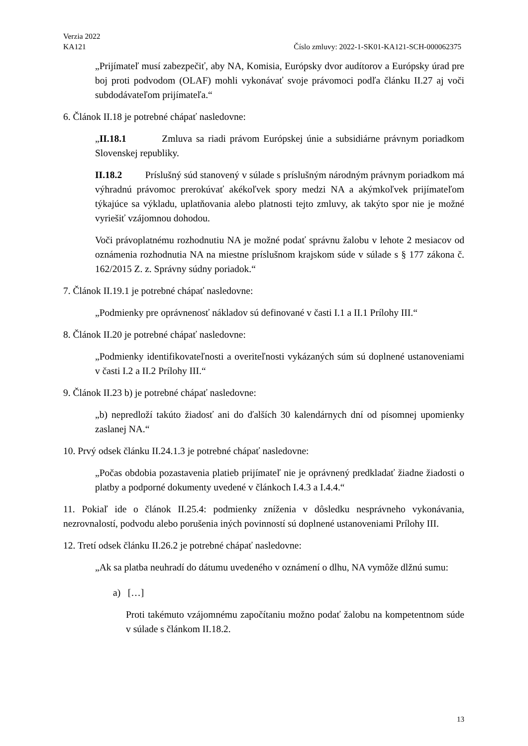Verzia 2022
KA121 Číslo zmluvy: 2022-1-SK01-KA121-SCH-000062375
„Prijímateľ musí zabezpečiť, aby NA, Komisia, Európsky dvor audítorov a Európsky úrad pre boj proti podvodom (OLAF) mohli vykonávať svoje právomoci podľa článku II.27 aj voči subdodávateľom prijímateľa.“
6. Článok II.18 je potrebné chápať nasledovne:
„II.18.1 Zmluva sa riadi právom Európskej únie a subsidiárne právnym poriadkom Slovenskej republiky.
II.18.2 Príslušný súd stanovený v súlade s príslušným národným právnym poriadkom má výhradnú právomoc prerokúvať akékoľvek spory medzi NA a akýmkoľvek prijímateľom týkajúce sa výkladu, uplatňovania alebo platnosti tejto zmluvy, ak takýto spor nie je možné vyriešiť vzájomnou dohodou.
Voči právoplatnému rozhodnutiu NA je možné podať správnu žalobu v lehote 2 mesiacov od oznámenia rozhodnutia NA na miestne príslušnom krajskom súde v súlade s § 177 zákona č. 162/2015 Z. z. Správny súdny poriadok.“
7. Článok II.19.1 je potrebné chápať nasledovne:
„Podmienky pre oprávnenosť nákladov sú definované v časti I.1 a II.1 Prílohy III.“
8. Článok II.20 je potrebné chápať nasledovne:
„Podmienky identifikovateľnosti a overiteľnosti vykázaných súm sú doplnené ustanoveniami v časti I.2 a II.2 Prílohy III.“
9. Článok II.23 b) je potrebné chápať nasledovne:
„b) nepredloží takúto žiadosť ani do ďalších 30 kalendárnych dní od písomnej upomienky zaslanej NA.“
10. Prvý odsek článku II.24.1.3 je potrebné chápať nasledovne:
„Počas obdobia pozastavenia platieb prijímateľ nie je oprávnený predkladať žiadne žiadosti o platby a podporné dokumenty uvedené v článkoch I.4.3 a I.4.4.“
11. Pokiaľ ide o článok II.25.4: podmienky zníženia v dôsledku nesprávneho vykonávania, nezrovnalostí, podvodu alebo porušenia iných povinností sú doplnené ustanoveniami Prílohy III.
12. Tretí odsek článku II.26.2 je potrebné chápať nasledovne:
„Ak sa platba neuhradí do dátumu uvedeného v oznámení o dlhu, NA vymôže dlžnú sumu:
a) […]
Proti takémuto vzájomnému započítaniu možno podať žalobu na kompetentnom súde v súlade s článkom II.18.2.
13